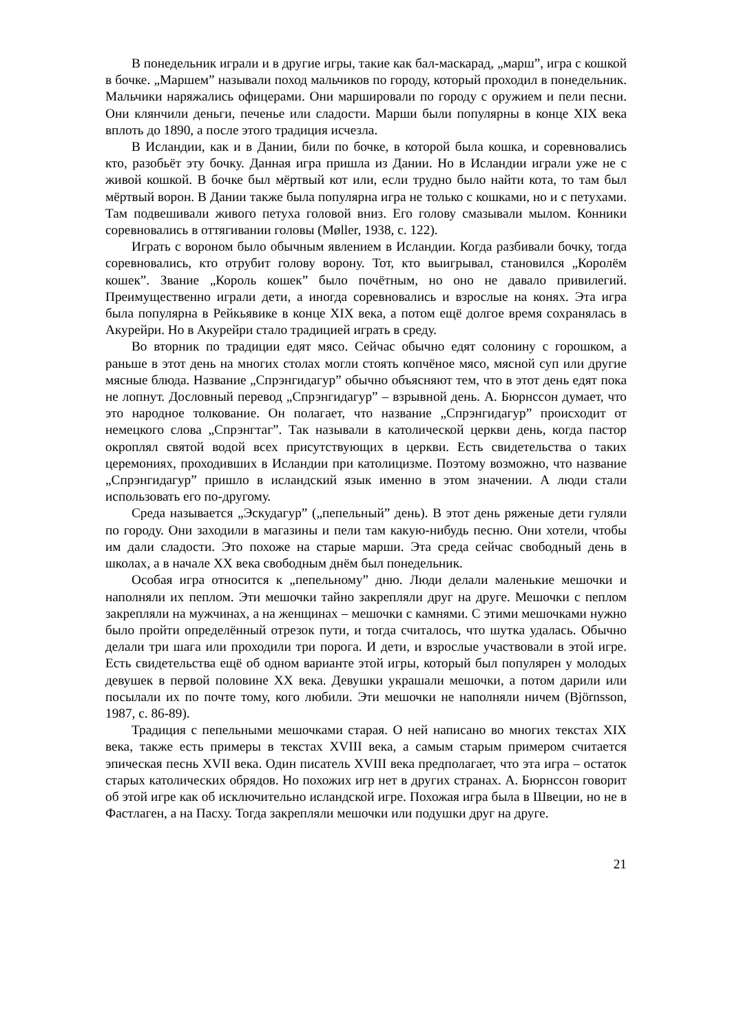В понедельник играли и в другие игры, такие как бал-маскарад, „марш”, игра с кошкой в бочке. „Маршем” называли поход мальчиков по городу, который проходил в понедельник. Мальчики наряжались офицерами. Они маршировали по городу с оружием и пели песни. Они клянчили деньги, печенье или сладости. Марши были популярны в конце XIX века вплоть до 1890, а после этого традиция исчезла.
В Исландии, как и в Дании, били по бочке, в которой была кошка, и соревновались кто, разобьёт эту бочку. Данная игра пришла из Дании. Но в Исландии играли уже не с живой кошкой. В бочке был мёртвый кот или, если трудно было найти кота, то там был мёртвый ворон. В Дании также была популярна игра не только с кошками, но и с петухами. Там подвешивали живого петуха головой вниз. Его голову смазывали мылом. Конники соревновались в оттягивании головы (Møller, 1938, с. 122).
Играть с вороном было обычным явлением в Исландии. Когда разбивали бочку, тогда соревновались, кто отрубит голову ворону. Тот, кто выигрывал, становился „Королём кошек”. Звание „Король кошек” было почётным, но оно не давало привилегий. Преимущественно играли дети, а иногда соревновались и взрослые на конях. Эта игра была популярна в Рейкьявике в конце XIX века, а потом ещё долгое время сохранялась в Акурейри. Но в Акурейри стало традицией играть в среду.
Во вторник по традиции едят мясо. Сейчас обычно едят солонину с горошком, а раньше в этот день на многих столах могли стоять копчёное мясо, мясной суп или другие мясные блюда. Название „Спрэнгидагур” обычно объясняют тем, что в этот день едят пока не лопнут. Дословный перевод „Спрэнгидагур” – взрывной день. А. Бюрнссон думает, что это народное толкование. Он полагает, что название „Спрэнгидагур” происходит от немецкого слова „Спрэнгтаг”. Так называли в католической церкви день, когда пастор окроплял святой водой всех присутствующих в церкви. Есть свидетельства о таких церемониях, проходивших в Исландии при католицизме. Поэтому возможно, что название „Спрэнгидагур” пришло в исландский язык именно в этом значении. А люди стали использовать его по-другому.
Среда называется „Эскудагур” („пепельный” день). В этот день ряженые дети гуляли по городу. Они заходили в магазины и пели там какую-нибудь песню. Они хотели, чтобы им дали сладости. Это похоже на старые марши. Эта среда сейчас свободный день в школах, а в начале XX века свободным днём был понедельник.
Особая игра относится к „пепельному” дню. Люди делали маленькие мешочки и наполняли их пеплом. Эти мешочки тайно закрепляли друг на друге. Мешочки с пеплом закрепляли на мужчинах, а на женщинах – мешочки с камнями. С этими мешочками нужно было пройти определённый отрезок пути, и тогда считалось, что шутка удалась. Обычно делали три шага или проходили три порога. И дети, и взрослые участвовали в этой игре. Есть свидетельства ещё об одном варианте этой игры, который был популярен у молодых девушек в первой половине XX века. Девушки украшали мешочки, а потом дарили или посылали их по почте тому, кого любили. Эти мешочки не наполняли ничем (Björnsson, 1987, с. 86-89).
Традиция с пепельными мешочками старая. О ней написано во многих текстах XIX века, также есть примеры в текстах XVIII века, а самым старым примером считается эпическая песнь XVII века. Один писатель XVIII века предполагает, что эта игра – остаток старых католических обрядов. Но похожих игр нет в других странах. А. Бюрнссон говорит об этой игре как об исключительно исландской игре. Похожая игра была в Швеции, но не в Фастлаген, а на Пасху. Тогда закрепляли мешочки или подушки друг на друге.
21